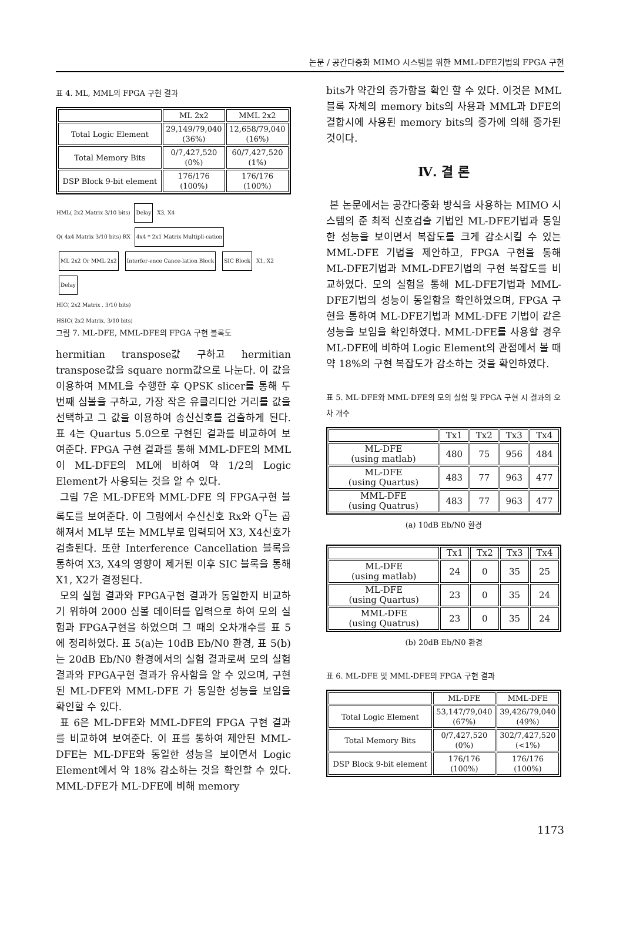논문 / 공간다중화 MIMO 시스템을 위한 MML-DFE기법의 FPGA 구현
표 4. ML, MML의 FPGA 구현 결과
| | ML 2x2 | MML 2x2 |
| --- | --- | --- |
| Total Logic Element | 29,149/79,040 (36%) | 12,658/79,040 (16%) |
| Total Memory Bits | 0/7,427,520 (0%) | 60/7,427,520 (1%) |
| DSP Block 9-bit element | 176/176 (100%) | 176/176 (100%) |
HML( 2x2 Matrix 3/10 bits) Delay X3, X4
Q( 4x4 Matrix 3/10 bits) RX 4x4 * 2x1 Matrix Multipli-cation ML 2x2 Or MML 2x2 Interfer-ence Cance-lation Block SIC Block X1, X2
Delay
HIC( 2x2 Matrix , 3/10 bits)
HSIC( 2x2 Matrix, 3/10 bits)
그림 7. ML-DFE, MML-DFE의 FPGA 구현 블록도
hermitian transpose값 구하고 hermitian transpose값을 square norm값으로 나눈다. 이 값을 이용하여 MML을 수행한 후 QPSK slicer를 통해 두 번째 심볼을 구하고, 가장 작은 유클리디안 거리를 값을 선택하고 그 값을 이용하여 송신신호를 검출하게 된다. 표 4는 Quartus 5.0으로 구현된 결과를 비교하여 보여준다. FPGA 구현 결과를 통해 MML-DFE의 MML이 ML-DFE의 ML에 비하여 약 1/2의 Logic Element가 사용되는 것을 알 수 있다.
그림 7은 ML-DFE와 MML-DFE 의 FPGA구현 블록도를 보여준다. 이 그림에서 수신신호 Rx와 Q<sup>T</sup>는 곱해져서 ML부 또는 MML부로 입력되어 X3, X4신호가 검출된다. 또한 Interference Cancellation 블록을 통하여 X3, X4의 영향이 제거된 이후 SIC 블록을 통해 X1, X2가 결정된다.
모의 실험 결과와 FPGA구현 결과가 동일한지 비교하기 위하여 2000 심볼 데이터를 입력으로 하여 모의 실험과 FPGA구현을 하였으며 그 때의 오차개수를 표 5에 정리하였다. 표 5(a)는 10dB Eb/N0 환경, 표 5(b)는 20dB Eb/N0 환경에서의 실험 결과로써 모의 실험 결과와 FPGA구현 결과가 유사함을 알 수 있으며, 구현된 ML-DFE와 MML-DFE 가 동일한 성능을 보임을 확인할 수 있다.
표 6은 ML-DFE와 MML-DFE의 FPGA 구현 결과를 비교하여 보여준다. 이 표를 통하여 제안된 MML-DFE는 ML-DFE와 동일한 성능을 보이면서 Logic Element에서 약 18% 감소하는 것을 확인할 수 있다. MML-DFE가 ML-DFE에 비해 memory
bits가 약간의 증가함을 확인 할 수 있다. 이것은 MML블록 자체의 memory bits의 사용과 MML과 DFE의 결합시에 사용된 memory bits의 증가에 의해 증가된 것이다.
Ⅳ. 결 론
본 논문에서는 공간다중화 방식을 사용하는 MIMO 시스템의 준 최적 신호검출 기법인 ML-DFE기법과 동일한 성능을 보이면서 복잡도를 크게 감소시킬 수 있는 MML-DFE 기법을 제안하고, FPGA 구현을 통해 ML-DFE기법과 MML-DFE기법의 구현 복잡도를 비교하였다. 모의 실험을 통해 ML-DFE기법과 MML-DFE기법의 성능이 동일함을 확인하였으며, FPGA 구현을 통하여 ML-DFE기법과 MML-DFE 기법이 같은 성능을 보임을 확인하였다. MML-DFE를 사용할 경우 ML-DFE에 비하여 Logic Element의 관점에서 볼 때 약 18%의 구현 복잡도가 감소하는 것을 확인하였다.
표 5. ML-DFE와 MML-DFE의 모의 실험 및 FPGA 구현 시 결과의 오차 개수
| | Tx1 | Tx2 | Tx3 | Tx4 |
| --- | --- | --- | --- | --- |
| ML-DFE (using matlab) | 480 | 75 | 956 | 484 |
| ML-DFE (using Quartus) | 483 | 77 | 963 | 477 |
| MML-DFE (using Quatrus) | 483 | 77 | 963 | 477 |
(a) 10dB Eb/N0 환경
| | Tx1 | Tx2 | Tx3 | Tx4 |
| --- | --- | --- | --- | --- |
| ML-DFE (using matlab) | 24 | 0 | 35 | 25 |
| ML-DFE (using Quartus) | 23 | 0 | 35 | 24 |
| MML-DFE (using Quatrus) | 23 | 0 | 35 | 24 |
(b) 20dB Eb/N0 환경
표 6. ML-DFE 및 MML-DFE의 FPGA 구현 결과
| | ML-DFE | MML-DFE |
| --- | --- | --- |
| Total Logic Element | 53,147/79,040 (67%) | 39,426/79,040 (49%) |
| Total Memory Bits | 0/7,427,520 (0%) | 302/7,427,520 (<1%) |
| DSP Block 9-bit element | 176/176 (100%) | 176/176 (100%) |
1173